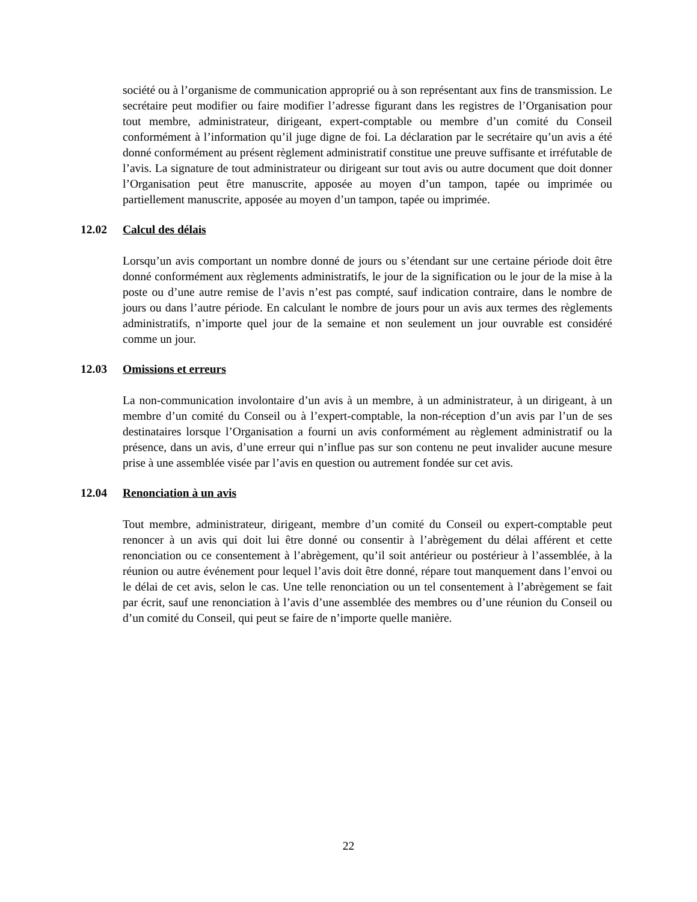société ou à l’organisme de communication approprié ou à son représentant aux fins de transmission. Le secrétaire peut modifier ou faire modifier l’adresse figurant dans les registres de l’Organisation pour tout membre, administrateur, dirigeant, expert-comptable ou membre d’un comité du Conseil conformément à l’information qu’il juge digne de foi. La déclaration par le secrétaire qu’un avis a été donné conformément au présent règlement administratif constitue une preuve suffisante et irréfutable de l’avis. La signature de tout administrateur ou dirigeant sur tout avis ou autre document que doit donner l’Organisation peut être manuscrite, apposée au moyen d’un tampon, tapée ou imprimée ou partiellement manuscrite, apposée au moyen d’un tampon, tapée ou imprimée.
12.02 Calcul des délais
Lorsqu’un avis comportant un nombre donné de jours ou s’étendant sur une certaine période doit être donné conformément aux règlements administratifs, le jour de la signification ou le jour de la mise à la poste ou d’une autre remise de l’avis n’est pas compté, sauf indication contraire, dans le nombre de jours ou dans l’autre période. En calculant le nombre de jours pour un avis aux termes des règlements administratifs, n’importe quel jour de la semaine et non seulement un jour ouvrable est considéré comme un jour.
12.03 Omissions et erreurs
La non-communication involontaire d’un avis à un membre, à un administrateur, à un dirigeant, à un membre d’un comité du Conseil ou à l’expert-comptable, la non-réception d’un avis par l’un de ses destinataires lorsque l’Organisation a fourni un avis conformément au règlement administratif ou la présence, dans un avis, d’une erreur qui n’influe pas sur son contenu ne peut invalider aucune mesure prise à une assemblée visée par l’avis en question ou autrement fondée sur cet avis.
12.04 Renonciation à un avis
Tout membre, administrateur, dirigeant, membre d’un comité du Conseil ou expert-comptable peut renoncer à un avis qui doit lui être donné ou consentir à l’abrègement du délai afférent et cette renonciation ou ce consentement à l’abrègement, qu’il soit antérieur ou postérieur à l’assemblée, à la réunion ou autre événement pour lequel l’avis doit être donné, répare tout manquement dans l’envoi ou le délai de cet avis, selon le cas. Une telle renonciation ou un tel consentement à l’abrègement se fait par écrit, sauf une renonciation à l’avis d’une assemblée des membres ou d’une réunion du Conseil ou d’un comité du Conseil, qui peut se faire de n’importe quelle manière.
22